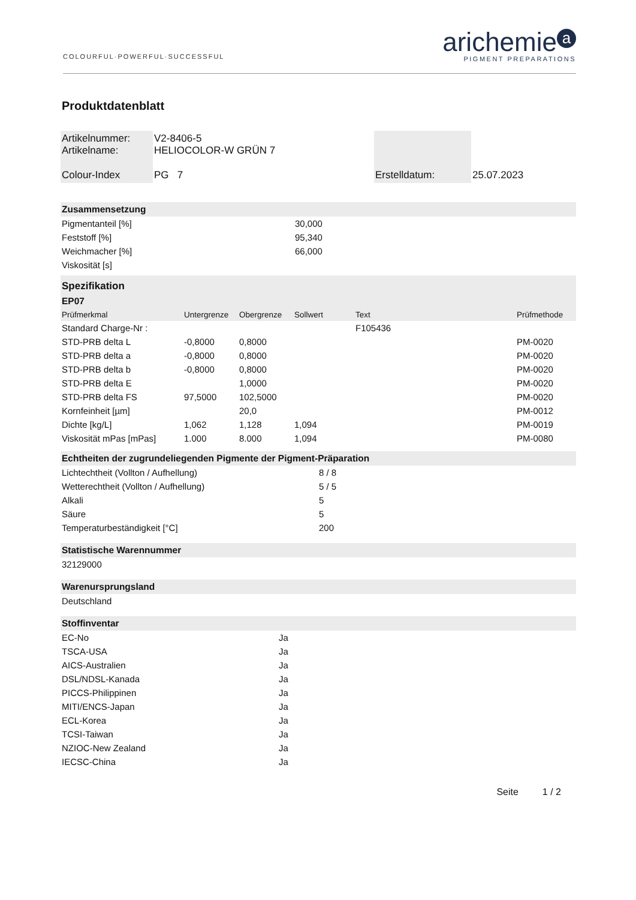COLOURFUL·POWERFUL·SUCCESSFUL
arichemie a
PIGMENT PREPARATIONS
Produktdatenblatt
| Artikelnummer: Artikelname: | V2-8406-5 HELIOCOLOR-W GRÜN 7 | | |
| Colour-Index | PG 7 | Erstelldatum: | 25.07.2023 |
| Zusammensetzung | |
| Pigmentanteil [%] | 30,000 |
| Feststoff [%] | 95,340 |
| Weichmacher [%] | 66,000 |
| Viskosität [s] | |
| Spezifikation | | | | | |
| EP07 | | | | | |
| Prüfmerkmal | Untergrenze | Obergrenze | Sollwert | Text | Prüfmethode |
| Standard Charge-Nr : | | | | F105436 | |
| STD-PRB delta L | -0,8000 | 0,8000 | | | PM-0020 |
| STD-PRB delta a | -0,8000 | 0,8000 | | | PM-0020 |
| STD-PRB delta b | -0,8000 | 0,8000 | | | PM-0020 |
| STD-PRB delta E | | 1,0000 | | | PM-0020 |
| STD-PRB delta FS | 97,5000 | 102,5000 | | | PM-0020 |
| Kornfeinheit [µm] | | 20,0 | | | PM-0012 |
| Dichte [kg/L] | 1,062 | 1,128 | 1,094 | | PM-0019 |
| Viskosität mPas [mPas] | 1.000 | 8.000 | 1,094 | | PM-0080 |
| Echtheiten der zugrundeliegenden Pigmente der Pigment-Präparation | |
| Lichtechtheit (Vollton / Aufhellung) | 8 / 8 |
| Wetterechtheit (Vollton / Aufhellung) | 5 / 5 |
| Alkali | 5 |
| Säure | 5 |
| Temperaturbeständigkeit [°C] | 200 |
| Statistische Warennummer | |
| 32129000 | |
| Warenursprungsland | |
| Deutschland | |
| Stoffinventar | |
| EC-No | Ja |
| TSCA-USA | Ja |
| AICS-Australien | Ja |
| DSL/NDSL-Kanada | Ja |
| PICCS-Philippinen | Ja |
| MITI/ENCS-Japan | Ja |
| ECL-Korea | Ja |
| TCSI-Taiwan | Ja |
| NZIOC-New Zealand | Ja |
| IECSC-China | Ja |
Seite 1 / 2